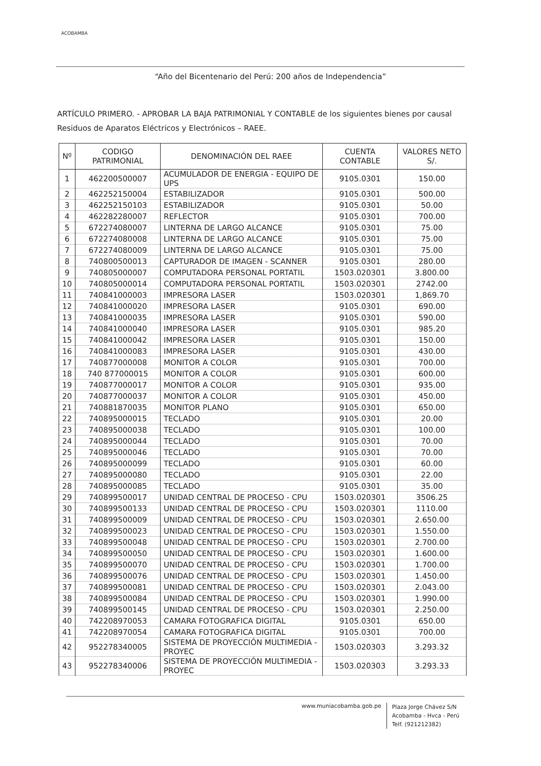ACOBAMBA
“Año del Bicentenario del Perú: 200 años de Independencia”
ARTÍCULO PRIMERO. - APROBAR LA BAJA PATRIMONIAL Y CONTABLE de los siguientes bienes por causal Residuos de Aparatos Eléctricos y Electrónicos – RAEE.
| Nº | CODIGO PATRIMONIAL | DENOMINACIÓN DEL RAEE | CUENTA CONTABLE | VALORES NETO S/. |
| --- | --- | --- | --- | --- |
| 1 | 462200500007 | ACUMULADOR DE ENERGIA - EQUIPO DE UPS | 9105.0301 | 150.00 |
| 2 | 462252150004 | ESTABILIZADOR | 9105.0301 | 500.00 |
| 3 | 462252150103 | ESTABILIZADOR | 9105.0301 | 50.00 |
| 4 | 462282280007 | REFLECTOR | 9105.0301 | 700.00 |
| 5 | 672274080007 | LINTERNA DE LARGO ALCANCE | 9105.0301 | 75.00 |
| 6 | 672274080008 | LINTERNA DE LARGO ALCANCE | 9105.0301 | 75.00 |
| 7 | 672274080009 | LINTERNA DE LARGO ALCANCE | 9105.0301 | 75.00 |
| 8 | 740800500013 | CAPTURADOR DE IMAGEN - SCANNER | 9105.0301 | 280.00 |
| 9 | 740805000007 | COMPUTADORA PERSONAL PORTATIL | 1503.020301 | 3.800.00 |
| 10 | 740805000014 | COMPUTADORA PERSONAL PORTATIL | 1503.020301 | 2742.00 |
| 11 | 740841000003 | IMPRESORA LASER | 1503.020301 | 1,869.70 |
| 12 | 740841000020 | IMPRESORA LASER | 9105.0301 | 690.00 |
| 13 | 740841000035 | IMPRESORA LASER | 9105.0301 | 590.00 |
| 14 | 740841000040 | IMPRESORA LASER | 9105.0301 | 985.20 |
| 15 | 740841000042 | IMPRESORA LASER | 9105.0301 | 150.00 |
| 16 | 740841000083 | IMPRESORA LASER | 9105.0301 | 430.00 |
| 17 | 740877000008 | MONITOR A COLOR | 9105.0301 | 700.00 |
| 18 | 740 877000015 | MONITOR A COLOR | 9105.0301 | 600.00 |
| 19 | 740877000017 | MONITOR A COLOR | 9105.0301 | 935.00 |
| 20 | 740877000037 | MONITOR A COLOR | 9105.0301 | 450.00 |
| 21 | 740881870035 | MONITOR PLANO | 9105.0301 | 650.00 |
| 22 | 740895000015 | TECLADO | 9105.0301 | 20.00 |
| 23 | 740895000038 | TECLADO | 9105.0301 | 100.00 |
| 24 | 740895000044 | TECLADO | 9105.0301 | 70.00 |
| 25 | 740895000046 | TECLADO | 9105.0301 | 70.00 |
| 26 | 740895000099 | TECLADO | 9105.0301 | 60.00 |
| 27 | 740895000080 | TECLADO | 9105.0301 | 22.00 |
| 28 | 740895000085 | TECLADO | 9105.0301 | 35.00 |
| 29 | 740899500017 | UNIDAD CENTRAL DE PROCESO - CPU | 1503.020301 | 3506.25 |
| 30 | 740899500133 | UNIDAD CENTRAL DE PROCESO - CPU | 1503.020301 | 1110.00 |
| 31 | 740899500009 | UNIDAD CENTRAL DE PROCESO - CPU | 1503.020301 | 2.650.00 |
| 32 | 740899500023 | UNIDAD CENTRAL DE PROCESO - CPU | 1503.020301 | 1.550.00 |
| 33 | 740899500048 | UNIDAD CENTRAL DE PROCESO - CPU | 1503.020301 | 2.700.00 |
| 34 | 740899500050 | UNIDAD CENTRAL DE PROCESO - CPU | 1503.020301 | 1.600.00 |
| 35 | 740899500070 | UNIDAD CENTRAL DE PROCESO - CPU | 1503.020301 | 1.700.00 |
| 36 | 740899500076 | UNIDAD CENTRAL DE PROCESO - CPU | 1503.020301 | 1.450.00 |
| 37 | 740899500081 | UNIDAD CENTRAL DE PROCESO - CPU | 1503.020301 | 2.043.00 |
| 38 | 740899500084 | UNIDAD CENTRAL DE PROCESO - CPU | 1503.020301 | 1.990.00 |
| 39 | 740899500145 | UNIDAD CENTRAL DE PROCESO - CPU | 1503.020301 | 2.250.00 |
| 40 | 742208970053 | CAMARA FOTOGRAFICA DIGITAL | 9105.0301 | 650.00 |
| 41 | 742208970054 | CAMARA FOTOGRAFICA DIGITAL | 9105.0301 | 700.00 |
| 42 | 952278340005 | SISTEMA DE PROYECCIÓN MULTIMEDIA - PROYEC | 1503.020303 | 3.293.32 |
| 43 | 952278340006 | SISTEMA DE PROYECCIÓN MULTIMEDIA - PROYEC | 1503.020303 | 3.293.33 |
www.muniacobamba.gob.pe
Plaza Jorge Chávez S/N
Acobamba - Hvca - Perú
Telf. (921212382)